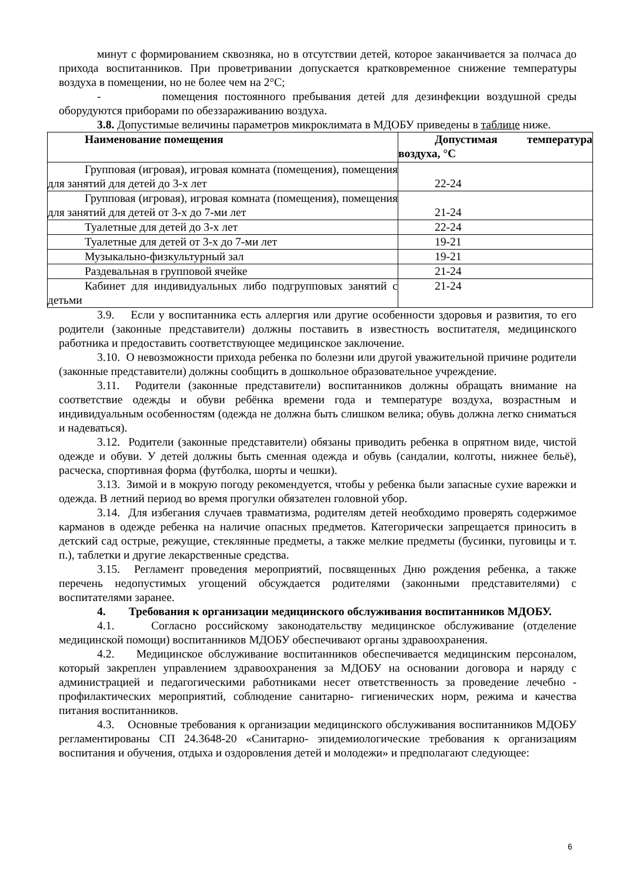минут с формированием сквозняка, но в отсутствии детей, которое заканчивается за полчаса до прихода воспитанников. При проветривании допускается кратковременное снижение температуры воздуха в помещении, но не более чем на 2°C;
- помещения постоянного пребывания детей для дезинфекции воздушной среды оборудуются приборами по обеззараживанию воздуха.
3.8. Допустимые величины параметров микроклимата в МДОБУ приведены в таблице ниже.
| Наименование помещения | Допустимая температура воздуха, °C |
| Групповая (игровая), игровая комната (помещения), помещения для занятий для детей до 3-х лет | 22-24 |
| Групповая (игровая), игровая комната (помещения), помещения для занятий для детей от 3-х до 7-ми лет | 21-24 |
| Туалетные для детей до 3-х лет | 22-24 |
| Туалетные для детей от 3-х до 7-ми лет | 19-21 |
| Музыкально-физкультурный зал | 19-21 |
| Раздевальная в групповой ячейке | 21-24 |
| Кабинет для индивидуальных либо подгрупповых занятий с детьми | 21-24 |
3.9. Если у воспитанника есть аллергия или другие особенности здоровья и развития, то его родители (законные представители) должны поставить в известность воспитателя, медицинского работника и предоставить соответствующее медицинское заключение.
3.10. О невозможности прихода ребенка по болезни или другой уважительной причине родители (законные представители) должны сообщить в дошкольное образовательное учреждение.
3.11. Родители (законные представители) воспитанников должны обращать внимание на соответствие одежды и обуви ребёнка времени года и температуре воздуха, возрастным и индивидуальным особенностям (одежда не должна быть слишком велика; обувь должна легко сниматься и надеваться).
3.12. Родители (законные представители) обязаны приводить ребенка в опрятном виде, чистой одежде и обуви. У детей должны быть сменная одежда и обувь (сандалии, колготы, нижнее бельё), расческа, спортивная форма (футболка, шорты и чешки).
3.13. Зимой и в мокрую погоду рекомендуется, чтобы у ребенка были запасные сухие варежки и одежда. В летний период во время прогулки обязателен головной убор.
3.14. Для избегания случаев травматизма, родителям детей необходимо проверять содержимое карманов в одежде ребенка на наличие опасных предметов. Категорически запрещается приносить в детский сад острые, режущие, стеклянные предметы, а также мелкие предметы (бусинки, пуговицы и т. п.), таблетки и другие лекарственные средства.
3.15. Регламент проведения мероприятий, посвященных Дню рождения ребенка, а также перечень недопустимых угощений обсуждается родителями (законными представителями) с воспитателями заранее.
4. Требования к организации медицинского обслуживания воспитанников МДОБУ.
4.1. Согласно российскому законодательству медицинское обслуживание (отделение медицинской помощи) воспитанников МДОБУ обеспечивают органы здравоохранения.
4.2. Медицинское обслуживание воспитанников обеспечивается медицинским персоналом, который закреплен управлением здравоохранения за МДОБУ на основании договора и наряду с администрацией и педагогическими работниками несет ответственность за проведение лечебно - профилактических мероприятий, соблюдение санитарно- гигиенических норм, режима и качества питания воспитанников.
4.3. Основные требования к организации медицинского обслуживания воспитанников МДОБУ регламентированы СП 24.3648-20 «Санитарно- эпидемиологические требования к организациям воспитания и обучения, отдыха и оздоровления детей и молодежи» и предполагают следующее:
6